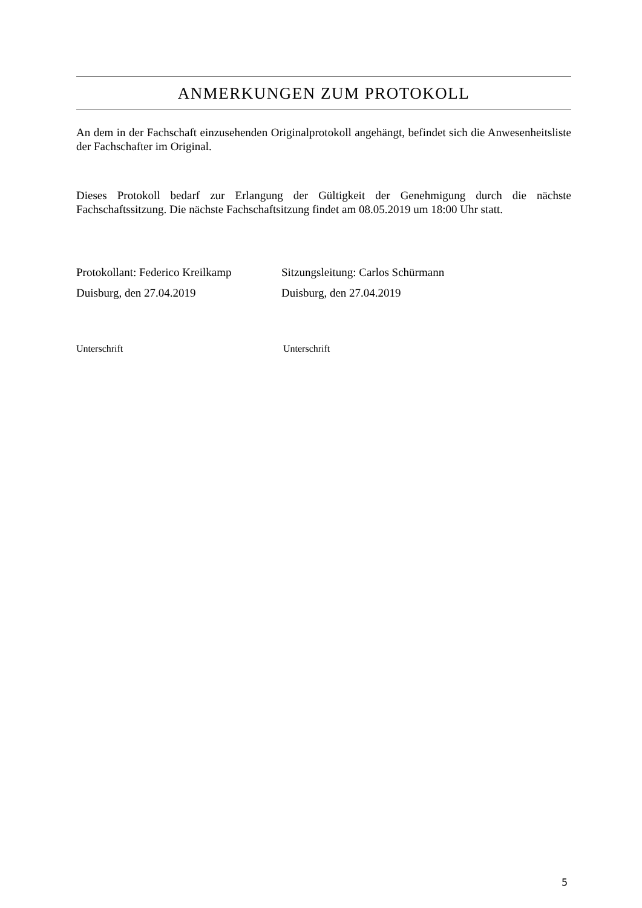ANMERKUNGEN ZUM PROTOKOLL
An dem in der Fachschaft einzusehenden Originalprotokoll angehängt, befindet sich die Anwesenheitsliste der Fachschafter im Original.
Dieses Protokoll bedarf zur Erlangung der Gültigkeit der Genehmigung durch die nächste Fachschaftssitzung. Die nächste Fachschaftsitzung findet am 08.05.2019 um 18:00 Uhr statt.
Protokollant: Federico Kreilkamp
Duisburg, den 27.04.2019
Sitzungsleitung: Carlos Schürmann
Duisburg, den 27.04.2019
Unterschrift Unterschrift
5